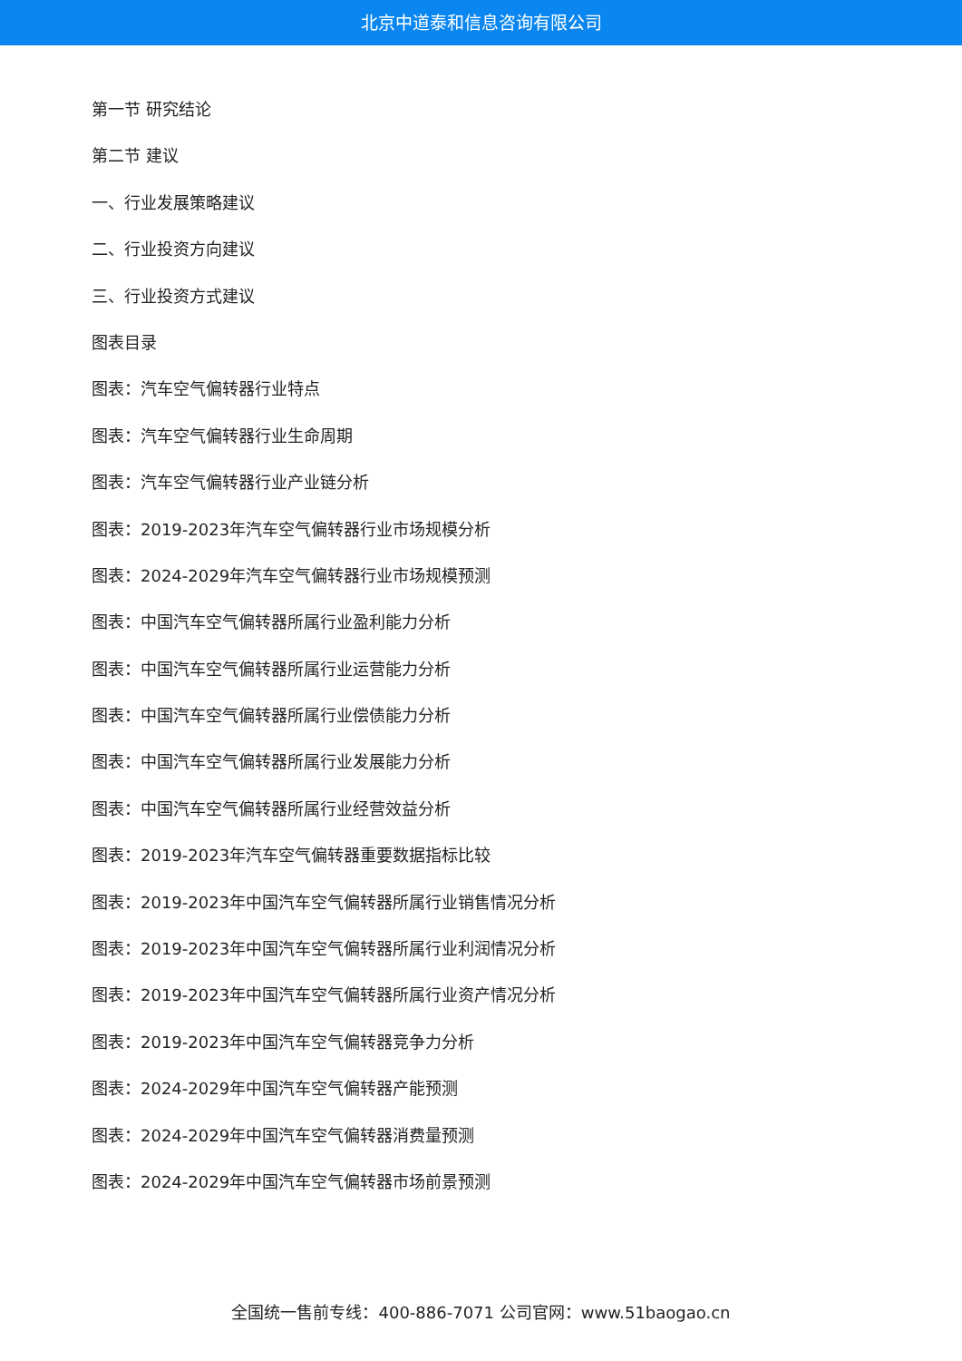北京中道泰和信息咨询有限公司
第一节 研究结论
第二节 建议
一、行业发展策略建议
二、行业投资方向建议
三、行业投资方式建议
图表目录
图表：汽车空气偏转器行业特点
图表：汽车空气偏转器行业生命周期
图表：汽车空气偏转器行业产业链分析
图表：2019-2023年汽车空气偏转器行业市场规模分析
图表：2024-2029年汽车空气偏转器行业市场规模预测
图表：中国汽车空气偏转器所属行业盈利能力分析
图表：中国汽车空气偏转器所属行业运营能力分析
图表：中国汽车空气偏转器所属行业偿债能力分析
图表：中国汽车空气偏转器所属行业发展能力分析
图表：中国汽车空气偏转器所属行业经营效益分析
图表：2019-2023年汽车空气偏转器重要数据指标比较
图表：2019-2023年中国汽车空气偏转器所属行业销售情况分析
图表：2019-2023年中国汽车空气偏转器所属行业利润情况分析
图表：2019-2023年中国汽车空气偏转器所属行业资产情况分析
图表：2019-2023年中国汽车空气偏转器竞争力分析
图表：2024-2029年中国汽车空气偏转器产能预测
图表：2024-2029年中国汽车空气偏转器消费量预测
图表：2024-2029年中国汽车空气偏转器市场前景预测
全国统一售前专线：400-886-7071 公司官网：www.51baogao.cn